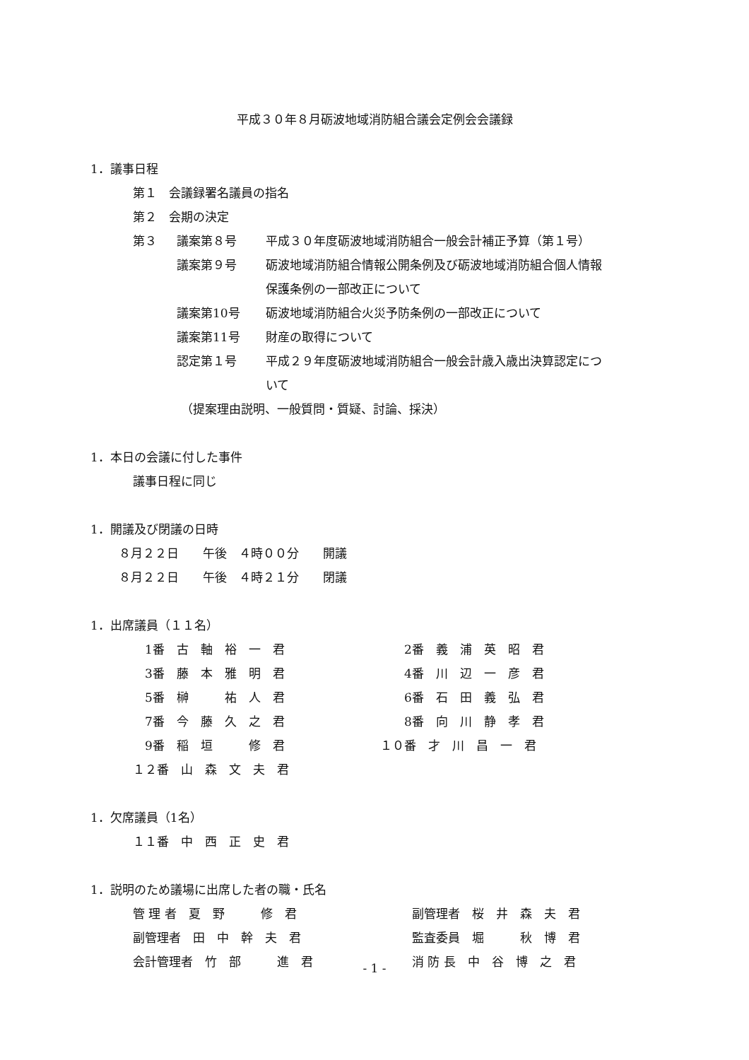平成３０年８月砺波地域消防組合議会定例会会議録
1．議事日程
第１　会議録署名議員の指名
第２　会期の決定
| 第３ | 議案第８号 | 平成３０年度砺波地域消防組合一般会計補正予算（第１号） |
| | 議案第９号 | 砺波地域消防組合情報公開条例及び砺波地域消防組合個人情報 |
| | | 保護条例の一部改正について |
| | 議案第10号 | 砺波地域消防組合火災予防条例の一部改正について |
| | 議案第11号 | 財産の取得について |
| | 認定第１号 | 平成２９年度砺波地域消防組合一般会計歳入歳出決算認定につ |
| | | いて |
（提案理由説明、一般質問・質疑、討論、採決）
1．本日の会議に付した事件
議事日程に同じ
1．開議及び閉議の日時
８月２２日　　午後　４時００分　　開議
８月２２日　　午後　４時２１分　　閉議
1．出席議員（１１名）
| 1番 古 軸 裕 一 君 | 2番 義 浦 英 昭 君 |
| 3番 藤 本 雅 明 君 | 4番 川 辺 一 彦 君 |
| 5番 榊 祐 人 君 | 6番 石 田 義 弘 君 |
| 7番 今 藤 久 之 君 | 8番 向 川 静 孝 君 |
| 9番 稲 垣 修 君 | １０番 才 川 昌 一 君 |
| １２番 山 森 文 夫 君 | |
1．欠席議員（1名）
１１番　中　西　正　史　君
1．説明のため議場に出席した者の職・氏名
| 管 理 者 夏 野 修 君 | 副管理者 桜 井 森 夫 君 |
| 副管理者 田 中 幹 夫 君 | 監査委員 堀 秋 博 君 |
| 会計管理者 竹 部 進 君 | 消 防 長 中 谷 博 之 君 |
- 1 -